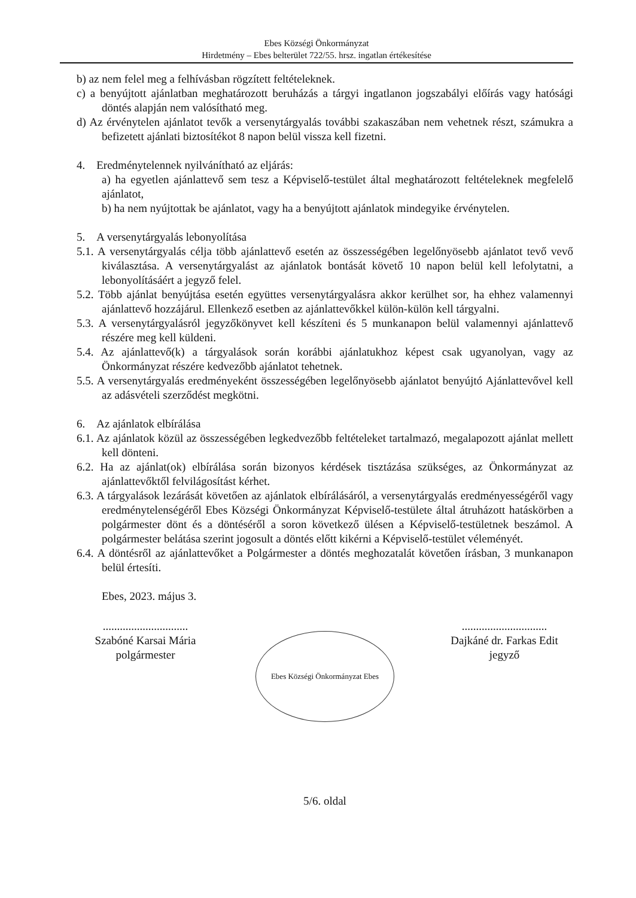Ebes Községi Önkormányzat
Hirdetmény – Ebes belterület 722/55. hrsz. ingatlan értékesítése
b) az nem felel meg a felhívásban rögzített feltételeknek.
c) a benyújtott ajánlatban meghatározott beruházás a tárgyi ingatlanon jogszabályi előírás vagy hatósági döntés alapján nem valósítható meg.
d) Az érvénytelen ajánlatot tevők a versenytárgyalás további szakaszában nem vehetnek részt, számukra a befizetett ajánlati biztosítékot 8 napon belül vissza kell fizetni.
4. Eredménytelennek nyilvánítható az eljárás:
a) ha egyetlen ajánlattevő sem tesz a Képviselő-testület által meghatározott feltételeknek megfelelő ajánlatot,
b) ha nem nyújtottak be ajánlatot, vagy ha a benyújtott ajánlatok mindegyike érvénytelen.
5. A versenytárgyalás lebonyolítása
5.1. A versenytárgyalás célja több ajánlattevő esetén az összességében legelőnyösebb ajánlatot tevő vevő kiválasztása. A versenytárgyalást az ajánlatok bontását követő 10 napon belül kell lefolytatni, a lebonyolításáért a jegyző felel.
5.2. Több ajánlat benyújtása esetén együttes versenytárgyalásra akkor kerülhet sor, ha ehhez valamennyi ajánlattevő hozzájárul. Ellenkező esetben az ajánlattevőkkel külön-külön kell tárgyalni.
5.3. A versenytárgyalásról jegyzőkönyvet kell készíteni és 5 munkanapon belül valamennyi ajánlattevő részére meg kell küldeni.
5.4. Az ajánlattevő(k) a tárgyalások során korábbi ajánlatukhoz képest csak ugyanolyan, vagy az Önkormányzat részére kedvezőbb ajánlatot tehetnek.
5.5. A versenytárgyalás eredményeként összességében legelőnyösebb ajánlatot benyújtó Ajánlattevővel kell az adásvételi szerződést megkötni.
6. Az ajánlatok elbírálása
6.1. Az ajánlatok közül az összességében legkedvezőbb feltételeket tartalmazó, megalapozott ajánlat mellett kell dönteni.
6.2. Ha az ajánlat(ok) elbírálása során bizonyos kérdések tisztázása szükséges, az Önkormányzat az ajánlattevőktől felvilágosítást kérhet.
6.3. A tárgyalások lezárását követően az ajánlatok elbírálásáról, a versenytárgyalás eredményességéről vagy eredménytelenségéről Ebes Községi Önkormányzat Képviselő-testülete által átruházott hatáskörben a polgármester dönt és a döntéséről a soron következő ülésen a Képviselő-testületnek beszámol. A polgármester belátása szerint jogosult a döntés előtt kikérni a Képviselő-testület véleményét.
6.4. A döntésről az ajánlattevőket a Polgármester a döntés meghozatalát követően írásban, 3 munkanapon belül értesíti.
Ebes, 2023. május 3.
..............................
Szabóné Karsai Mária
polgármester
Ebes Községi Önkormányzat Ebes
..............................
Dajkáné dr. Farkas Edit
jegyző
5/6. oldal